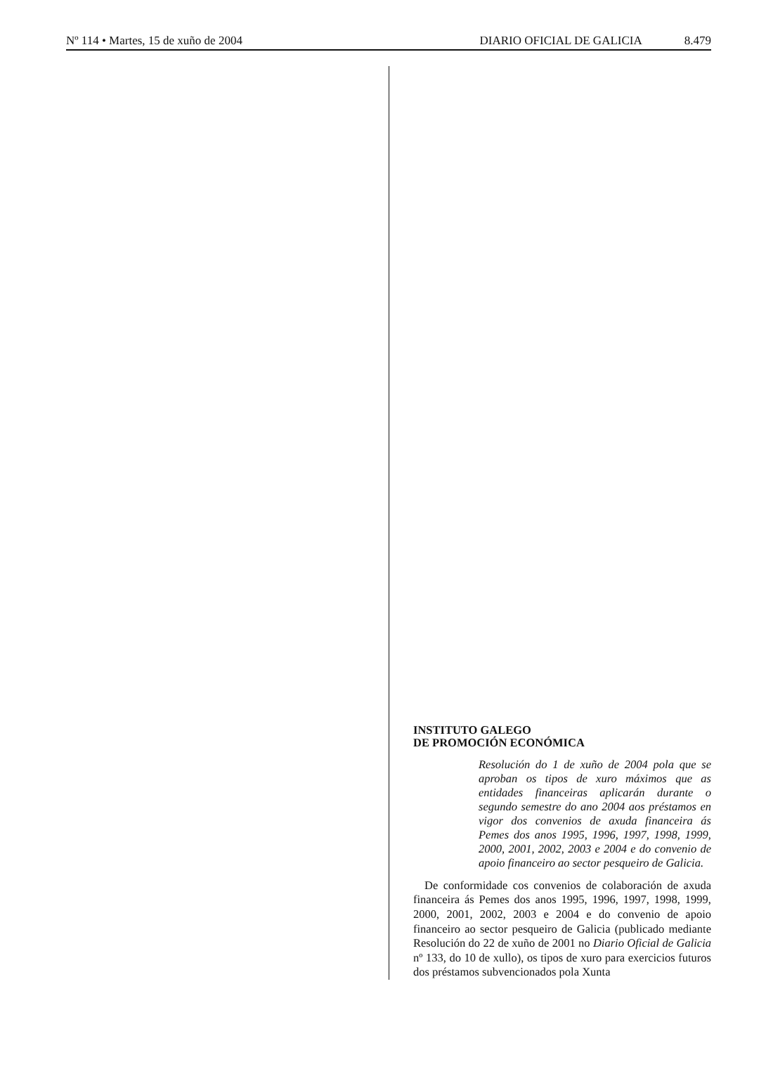Nº 114 • Martes, 15 de xuño de 2004
DIARIO OFICIAL DE GALICIA 8.479
INSTITUTO GALEGO
DE PROMOCIÓN ECONÓMICA
Resolución do 1 de xuño de 2004 pola que se aproban os tipos de xuro máximos que as entidades financeiras aplicarán durante o segundo semestre do ano 2004 aos préstamos en vigor dos convenios de axuda financeira ás Pemes dos anos 1995, 1996, 1997, 1998, 1999, 2000, 2001, 2002, 2003 e 2004 e do convenio de apoio financeiro ao sector pesqueiro de Galicia.
De conformidade cos convenios de colaboración de axuda financeira ás Pemes dos anos 1995, 1996, 1997, 1998, 1999, 2000, 2001, 2002, 2003 e 2004 e do convenio de apoio financeiro ao sector pesqueiro de Galicia (publicado mediante Resolución do 22 de xuño de 2001 no Diario Oficial de Galicia nº 133, do 10 de xullo), os tipos de xuro para exercicios futuros dos préstamos subvencionados pola Xunta